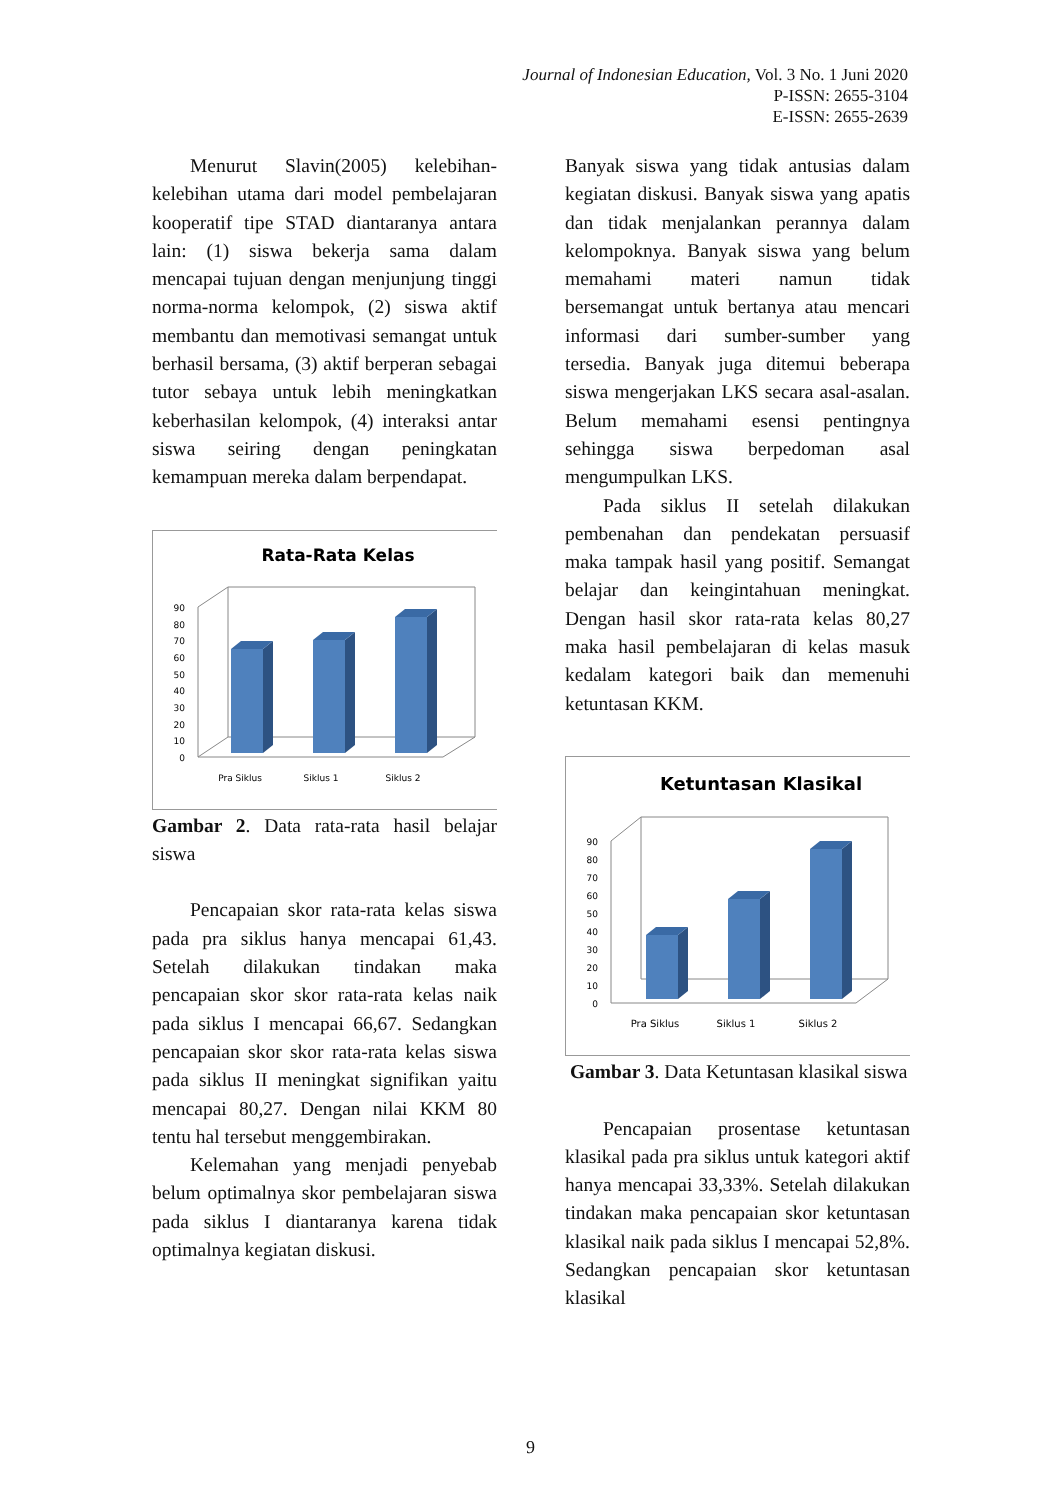Journal of Indonesian Education, Vol. 3 No. 1 Juni 2020
P-ISSN: 2655-3104
E-ISSN: 2655-2639
Menurut Slavin(2005) kelebihan-kelebihan utama dari model pembelajaran kooperatif tipe STAD diantaranya antara lain: (1) siswa bekerja sama dalam mencapai tujuan dengan menjunjung tinggi norma-norma kelompok, (2) siswa aktif membantu dan memotivasi semangat untuk berhasil bersama, (3) aktif berperan sebagai tutor sebaya untuk lebih meningkatkan keberhasilan kelompok, (4) interaksi antar siswa seiring dengan peningkatan kemampuan mereka dalam berpendapat.
Rata-Rata Kelas
0
10
20
30
40
50
60
70
80
90
Pra Siklus
Siklus 1
Siklus 2
Gambar 2. Data rata-rata hasil belajar siswa
Pencapaian skor rata-rata kelas siswa pada pra siklus hanya mencapai 61,43. Setelah dilakukan tindakan maka pencapaian skor skor rata-rata kelas naik pada siklus I mencapai 66,67. Sedangkan pencapaian skor skor rata-rata kelas siswa pada siklus II meningkat signifikan yaitu mencapai 80,27. Dengan nilai KKM 80 tentu hal tersebut menggembirakan.
Kelemahan yang menjadi penyebab belum optimalnya skor pembelajaran siswa pada siklus I diantaranya karena tidak optimalnya kegiatan diskusi.
Banyak siswa yang tidak antusias dalam kegiatan diskusi. Banyak siswa yang apatis dan tidak menjalankan perannya dalam kelompoknya. Banyak siswa yang belum memahami materi namun tidak bersemangat untuk bertanya atau mencari informasi dari sumber-sumber yang tersedia. Banyak juga ditemui beberapa siswa mengerjakan LKS secara asal-asalan. Belum memahami esensi pentingnya sehingga siswa berpedoman asal mengumpulkan LKS.
Pada siklus II setelah dilakukan pembenahan dan pendekatan persuasif maka tampak hasil yang positif. Semangat belajar dan keingintahuan meningkat. Dengan hasil skor rata-rata kelas 80,27 maka hasil pembelajaran di kelas masuk kedalam kategori baik dan memenuhi ketuntasan KKM.
Ketuntasan Klasikal
0
10
20
30
40
50
60
70
80
90
Pra Siklus
Siklus 1
Siklus 2
Gambar 3. Data Ketuntasan klasikal siswa
Pencapaian prosentase ketuntasan klasikal pada pra siklus untuk kategori aktif hanya mencapai 33,33%. Setelah dilakukan tindakan maka pencapaian skor ketuntasan klasikal naik pada siklus I mencapai 52,8%. Sedangkan pencapaian skor ketuntasan klasikal
9